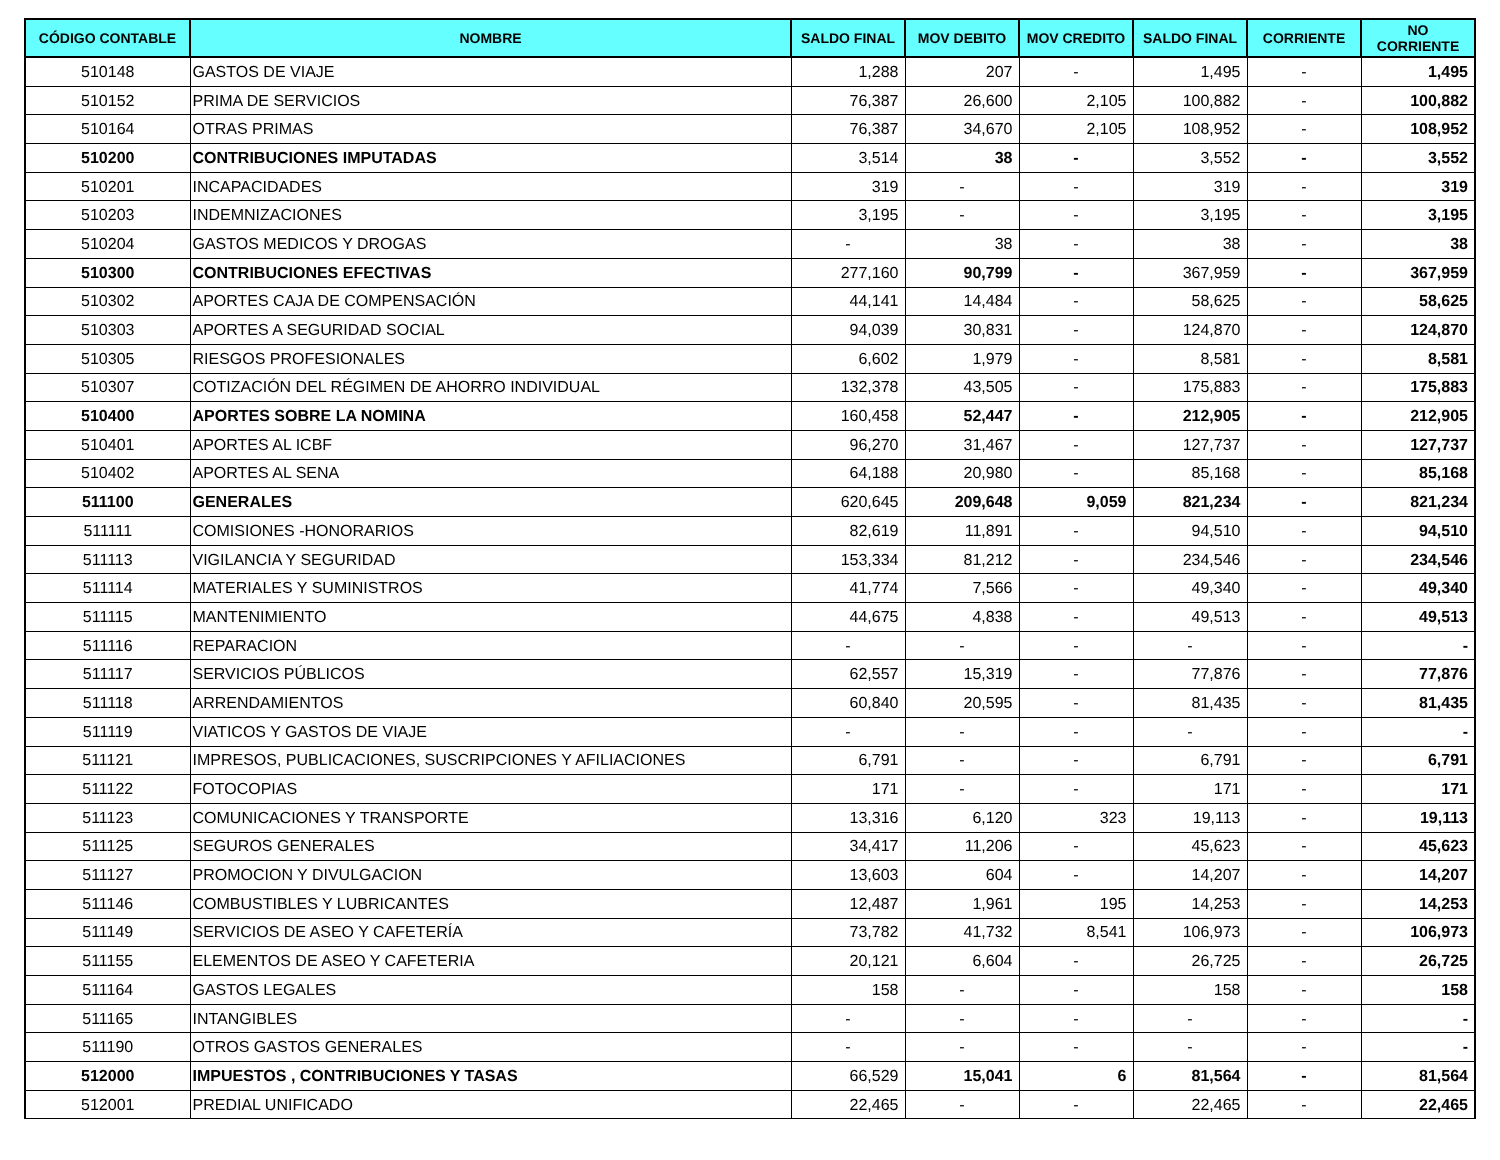| CÓDIGO CONTABLE | NOMBRE | SALDO FINAL | MOV DEBITO | MOV CREDITO | SALDO FINAL | CORRIENTE | NO CORRIENTE |
| --- | --- | --- | --- | --- | --- | --- | --- |
| 510148 | GASTOS DE VIAJE | 1,288 | 207 | - | 1,495 | - | 1,495 |
| 510152 | PRIMA DE SERVICIOS | 76,387 | 26,600 | 2,105 | 100,882 | - | 100,882 |
| 510164 | OTRAS PRIMAS | 76,387 | 34,670 | 2,105 | 108,952 | - | 108,952 |
| 510200 | CONTRIBUCIONES IMPUTADAS | 3,514 | 38 | - | 3,552 | - | 3,552 |
| 510201 | INCAPACIDADES | 319 | - | - | 319 | - | 319 |
| 510203 | INDEMNIZACIONES | 3,195 | - | - | 3,195 | - | 3,195 |
| 510204 | GASTOS MEDICOS Y DROGAS | - | 38 | - | 38 | - | 38 |
| 510300 | CONTRIBUCIONES EFECTIVAS | 277,160 | 90,799 | - | 367,959 | - | 367,959 |
| 510302 | APORTES CAJA DE COMPENSACIÓN | 44,141 | 14,484 | - | 58,625 | - | 58,625 |
| 510303 | APORTES A SEGURIDAD SOCIAL | 94,039 | 30,831 | - | 124,870 | - | 124,870 |
| 510305 | RIESGOS PROFESIONALES | 6,602 | 1,979 | - | 8,581 | - | 8,581 |
| 510307 | COTIZACIÓN DEL RÉGIMEN DE AHORRO INDIVIDUAL | 132,378 | 43,505 | - | 175,883 | - | 175,883 |
| 510400 | APORTES SOBRE LA NOMINA | 160,458 | 52,447 | - | 212,905 | - | 212,905 |
| 510401 | APORTES AL ICBF | 96,270 | 31,467 | - | 127,737 | - | 127,737 |
| 510402 | APORTES AL SENA | 64,188 | 20,980 | - | 85,168 | - | 85,168 |
| 511100 | GENERALES | 620,645 | 209,648 | 9,059 | 821,234 | - | 821,234 |
| 511111 | COMISIONES -HONORARIOS | 82,619 | 11,891 | - | 94,510 | - | 94,510 |
| 511113 | VIGILANCIA Y SEGURIDAD | 153,334 | 81,212 | - | 234,546 | - | 234,546 |
| 511114 | MATERIALES Y SUMINISTROS | 41,774 | 7,566 | - | 49,340 | - | 49,340 |
| 511115 | MANTENIMIENTO | 44,675 | 4,838 | - | 49,513 | - | 49,513 |
| 511116 | REPARACION | - | - | - | - | - | - |
| 511117 | SERVICIOS PÚBLICOS | 62,557 | 15,319 | - | 77,876 | - | 77,876 |
| 511118 | ARRENDAMIENTOS | 60,840 | 20,595 | - | 81,435 | - | 81,435 |
| 511119 | VIATICOS Y GASTOS DE VIAJE | - | - | - | - | - | - |
| 511121 | IMPRESOS, PUBLICACIONES, SUSCRIPCIONES Y AFILIACIONES | 6,791 | - | - | 6,791 | - | 6,791 |
| 511122 | FOTOCOPIAS | 171 | - | - | 171 | - | 171 |
| 511123 | COMUNICACIONES Y TRANSPORTE | 13,316 | 6,120 | 323 | 19,113 | - | 19,113 |
| 511125 | SEGUROS GENERALES | 34,417 | 11,206 | - | 45,623 | - | 45,623 |
| 511127 | PROMOCION Y DIVULGACION | 13,603 | 604 | - | 14,207 | - | 14,207 |
| 511146 | COMBUSTIBLES Y LUBRICANTES | 12,487 | 1,961 | 195 | 14,253 | - | 14,253 |
| 511149 | SERVICIOS DE ASEO Y CAFETERÍA | 73,782 | 41,732 | 8,541 | 106,973 | - | 106,973 |
| 511155 | ELEMENTOS DE ASEO Y CAFETERIA | 20,121 | 6,604 | - | 26,725 | - | 26,725 |
| 511164 | GASTOS LEGALES | 158 | - | - | 158 | - | 158 |
| 511165 | INTANGIBLES | - | - | - | - | - | - |
| 511190 | OTROS GASTOS GENERALES | - | - | - | - | - | - |
| 512000 | IMPUESTOS , CONTRIBUCIONES Y TASAS | 66,529 | 15,041 | 6 | 81,564 | - | 81,564 |
| 512001 | PREDIAL UNIFICADO | 22,465 | - | - | 22,465 | - | 22,465 |